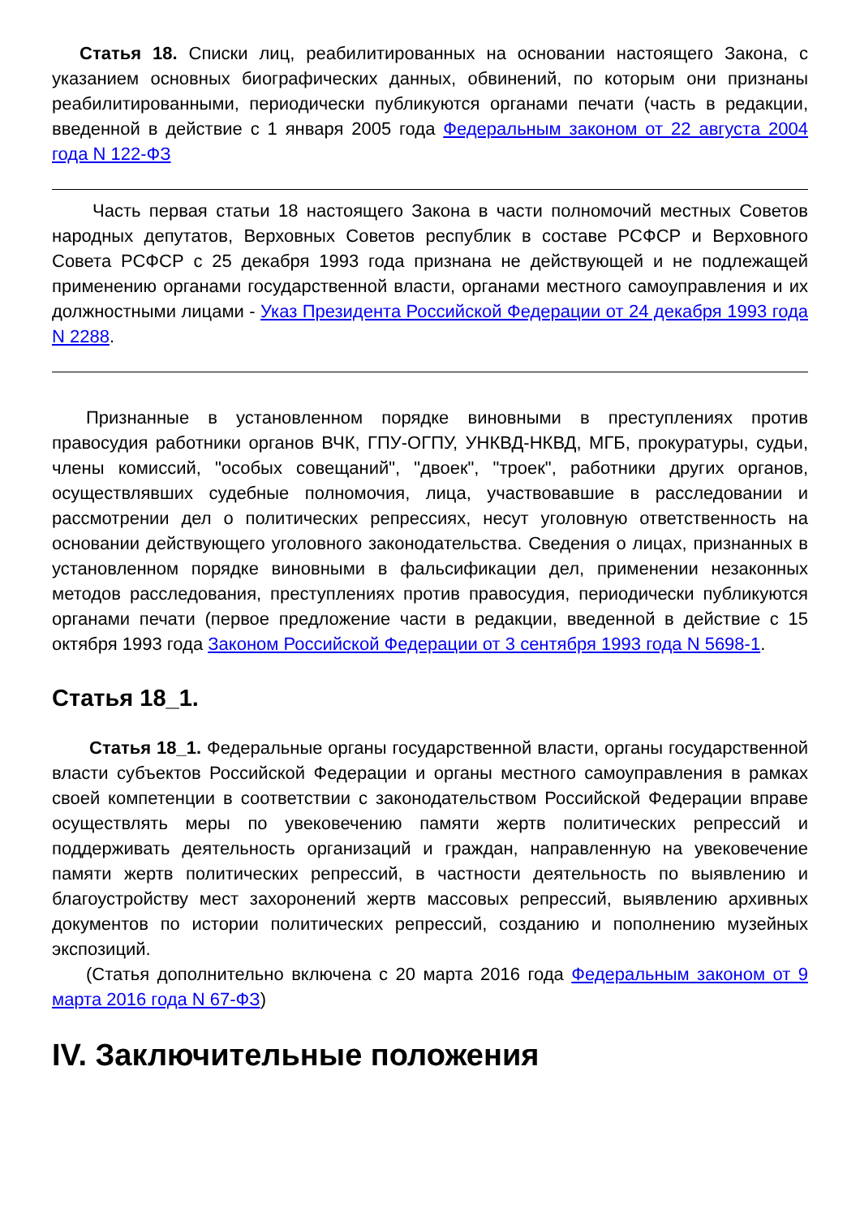Статья 18. Списки лиц, реабилитированных на основании настоящего Закона, с указанием основных биографических данных, обвинений, по которым они признаны реабилитированными, периодически публикуются органами печати (часть в редакции, введенной в действие с 1 января 2005 года Федеральным законом от 22 августа 2004 года N 122-ФЗ
Часть первая статьи 18 настоящего Закона в части полномочий местных Советов народных депутатов, Верховных Советов республик в составе РСФСР и Верховного Совета РСФСР с 25 декабря 1993 года признана не действующей и не подлежащей применению органами государственной власти, органами местного самоуправления и их должностными лицами - Указ Президента Российской Федерации от 24 декабря 1993 года N 2288.
Признанные в установленном порядке виновными в преступлениях против правосудия работники органов ВЧК, ГПУ-ОГПУ, УНКВД-НКВД, МГБ, прокуратуры, судьи, члены комиссий, "особых совещаний", "двоек", "троек", работники других органов, осуществлявших судебные полномочия, лица, участвовавшие в расследовании и рассмотрении дел о политических репрессиях, несут уголовную ответственность на основании действующего уголовного законодательства. Сведения о лицах, признанных в установленном порядке виновными в фальсификации дел, применении незаконных методов расследования, преступлениях против правосудия, периодически публикуются органами печати (первое предложение части в редакции, введенной в действие с 15 октября 1993 года Законом Российской Федерации от 3 сентября 1993 года N 5698-1.
Статья 18_1.
Статья 18_1. Федеральные органы государственной власти, органы государственной власти субъектов Российской Федерации и органы местного самоуправления в рамках своей компетенции в соответствии с законодательством Российской Федерации вправе осуществлять меры по увековечению памяти жертв политических репрессий и поддерживать деятельность организаций и граждан, направленную на увековечение памяти жертв политических репрессий, в частности деятельность по выявлению и благоустройству мест захоронений жертв массовых репрессий, выявлению архивных документов по истории политических репрессий, созданию и пополнению музейных экспозиций.
(Статья дополнительно включена с 20 марта 2016 года Федеральным законом от 9 марта 2016 года N 67-ФЗ)
IV. Заключительные положения